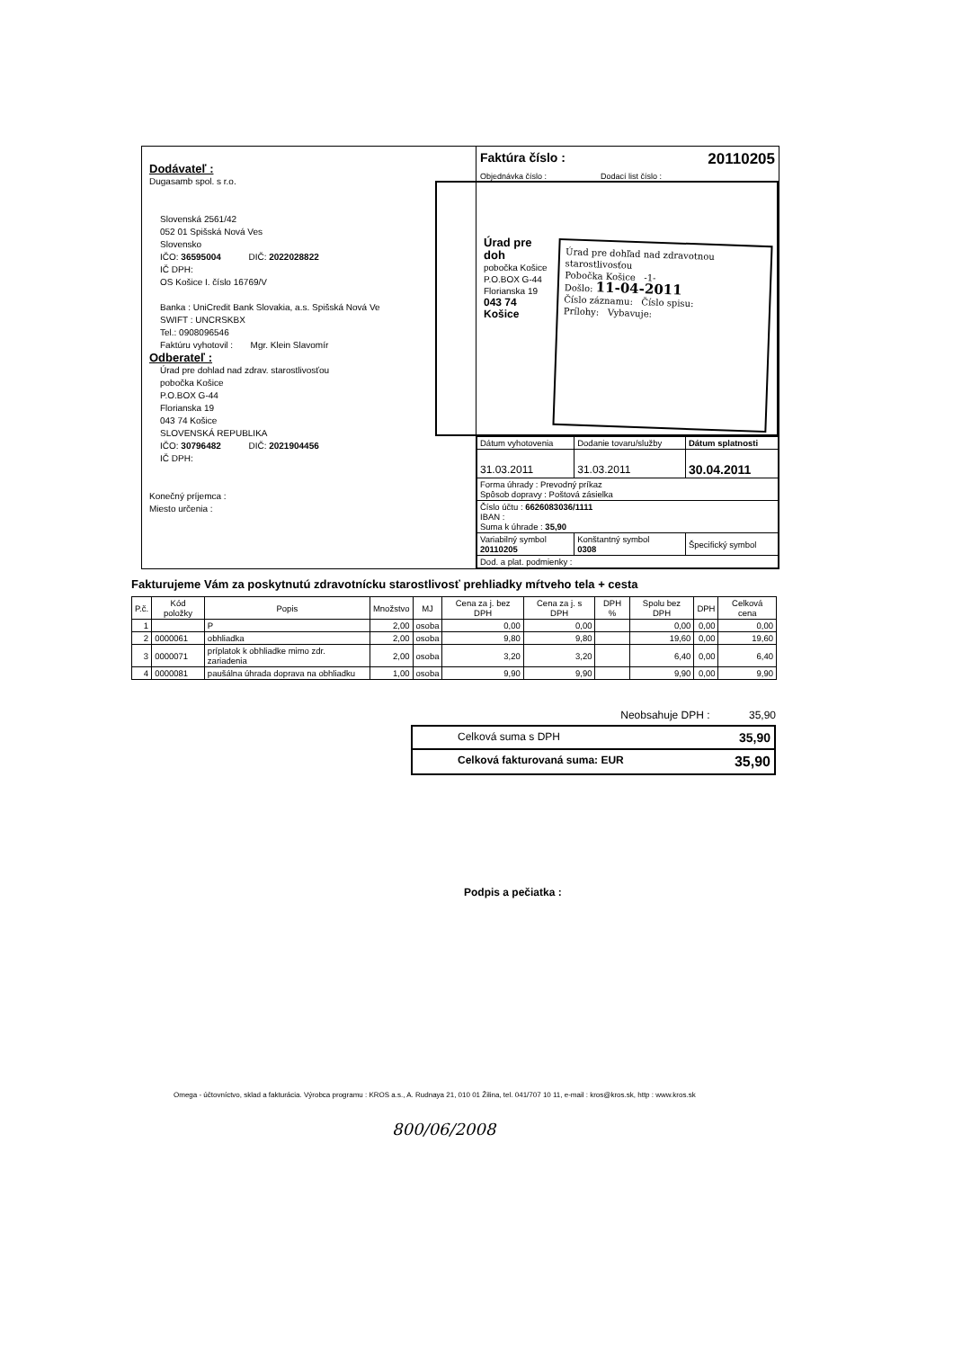Dodávateľ :
Dugasamb spol. s r.o.
Slovenská 2561/42
052 01 Spišská Nová Ves
Slovensko
IČO: 36595004 DIČ: 2022028822
IČ DPH:
OS Košice I. číslo 16769/V
Banka : UniCredit Bank Slovakia, a.s. Spišská Nová Ve
SWIFT : UNCRSKBX
Tel.: 0908096546
Faktúru vyhotovil : Mgr. Klein Slavomír
Odberateľ :
Úrad pre dohlad nad zdrav. starostlivosťou
pobočka Košice
P.O.BOX G-44
Florianska 19
043 74 Košice
SLOVENSKÁ REPUBLIKA
IČO: 30796482 DIČ: 2021904456
IČ DPH:
Konečný príjemca :
Miesto určenia :
Faktúra číslo : 20110205
Objednávka číslo : Dodací list číslo :
Úrad pre doh
pobočka Košice
P.O.BOX G-44
Florianska 19
043 74 Košice
Úrad pre dohľad nad zdravotnou starostlivosťou
Pobočka Košice -1-
Došlo: 11-04-2011
Číslo záznamu: Číslo spisu:
Prílohy: Vybavuje:
| Dátum vyhotovenia | Dodanie tovaru/služby | Dátum splatnosti |
| 31.03.2011 | 31.03.2011 | 30.04.2011 |
| Forma úhrady : Prevodný príkaz Spôsob dopravy : Poštová zásielka | | |
| Číslo účtu : 6626083036/1111 IBAN : Suma k úhrade : 35,90 | | |
| Variabilný symbol 20110205 | Konštantný symbol 0308 | Špecifický symbol |
| Dod. a plat. podmienky : | | |
Fakturujeme Vám za poskytnutú zdravotnícku starostlivosť prehliadky mŕtveho tela + cesta
| P.č. | Kód položky | Popis | Množstvo | MJ | Cena za j. bez DPH | Cena za j. s DPH | DPH % | Spolu bez DPH | DPH | Celková cena |
| --- | --- | --- | --- | --- | --- | --- | --- | --- | --- | --- |
| 1 | | P | 2,00 | osoba | 0,00 | 0,00 | | 0,00 | 0,00 | 0,00 |
| 2 | 0000061 | obhliadka | 2,00 | osoba | 9,80 | 9,80 | | 19,60 | 0,00 | 19,60 |
| 3 | 0000071 | príplatok k obhliadke mimo zdr. zariadenia | 2,00 | osoba | 3,20 | 3,20 | | 6,40 | 0,00 | 6,40 |
| 4 | 0000081 | paušálna úhrada doprava na obhliadku | 1,00 | osoba | 9,90 | 9,90 | | 9,90 | 0,00 | 9,90 |
Neobsahuje DPH : 35,90
Celková suma s DPH 35,90
Celková fakturovaná suma: EUR 35,90
Podpis a pečiatka :
Omega - účtovníctvo, sklad a fakturácia. Výrobca programu : KROS a.s., A. Rudnaya 21, 010 01 Žilina, tel. 041/707 10 11, e-mail : kros@kros.sk, http : www.kros.sk
800/06/2008